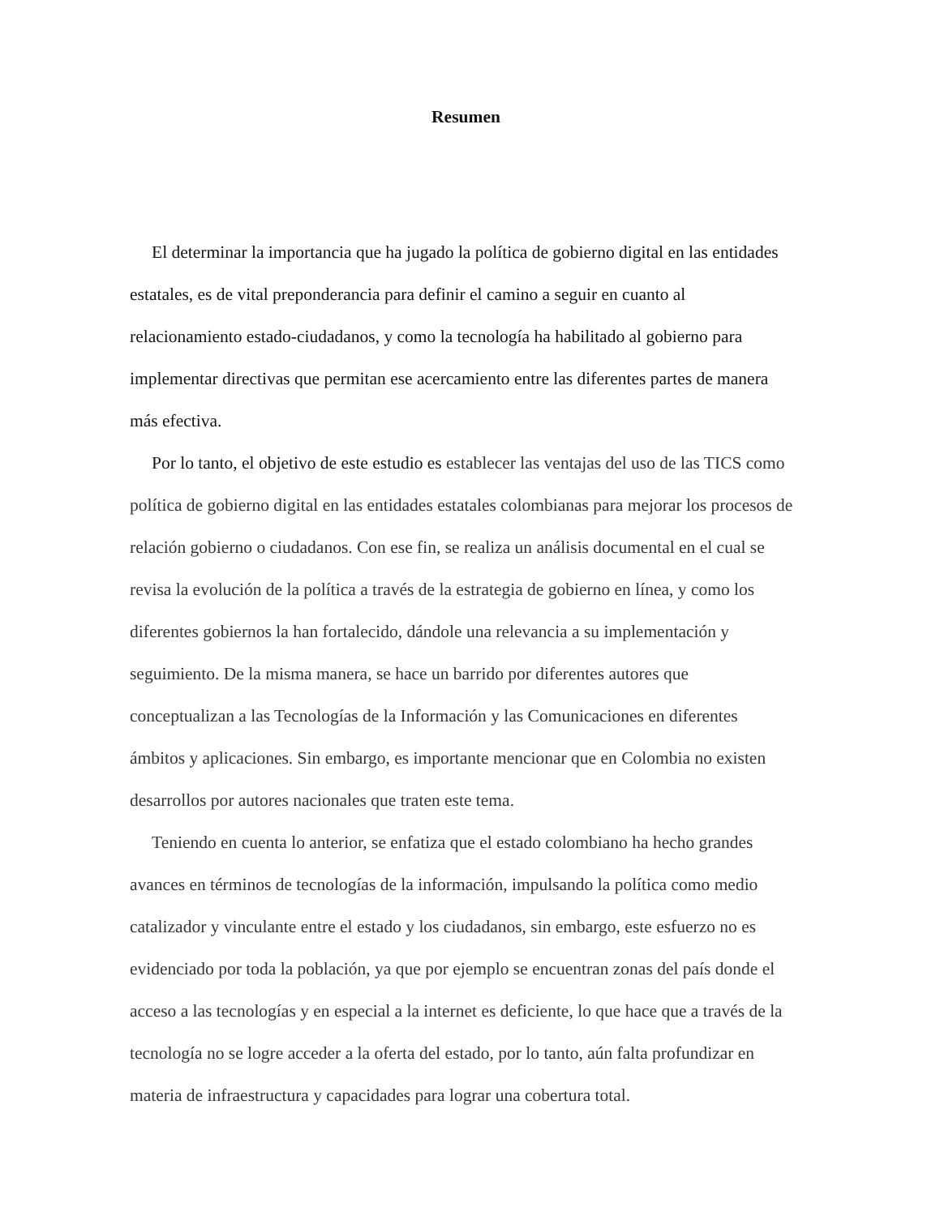Resumen
El determinar la importancia que ha jugado la política de gobierno digital en las entidades estatales, es de vital preponderancia para definir el camino a seguir en cuanto al relacionamiento estado-ciudadanos, y como la tecnología ha habilitado al gobierno para implementar directivas que permitan ese acercamiento entre las diferentes partes de manera más efectiva.
Por lo tanto, el objetivo de este estudio es establecer las ventajas del uso de las TICS como política de gobierno digital en las entidades estatales colombianas para mejorar los procesos de relación gobierno o ciudadanos. Con ese fin, se realiza un análisis documental en el cual se revisa la evolución de la política a través de la estrategia de gobierno en línea, y como los diferentes gobiernos la han fortalecido, dándole una relevancia a su implementación y seguimiento. De la misma manera, se hace un barrido por diferentes autores que conceptualizan a las Tecnologías de la Información y las Comunicaciones en diferentes ámbitos y aplicaciones. Sin embargo, es importante mencionar que en Colombia no existen desarrollos por autores nacionales que traten este tema.
Teniendo en cuenta lo anterior, se enfatiza que el estado colombiano ha hecho grandes avances en términos de tecnologías de la información, impulsando la política como medio catalizador y vinculante entre el estado y los ciudadanos, sin embargo, este esfuerzo no es evidenciado por toda la población, ya que por ejemplo se encuentran zonas del país donde el acceso a las tecnologías y en especial a la internet es deficiente, lo que hace que a través de la tecnología no se logre acceder a la oferta del estado, por lo tanto, aún falta profundizar en materia de infraestructura y capacidades para lograr una cobertura total.